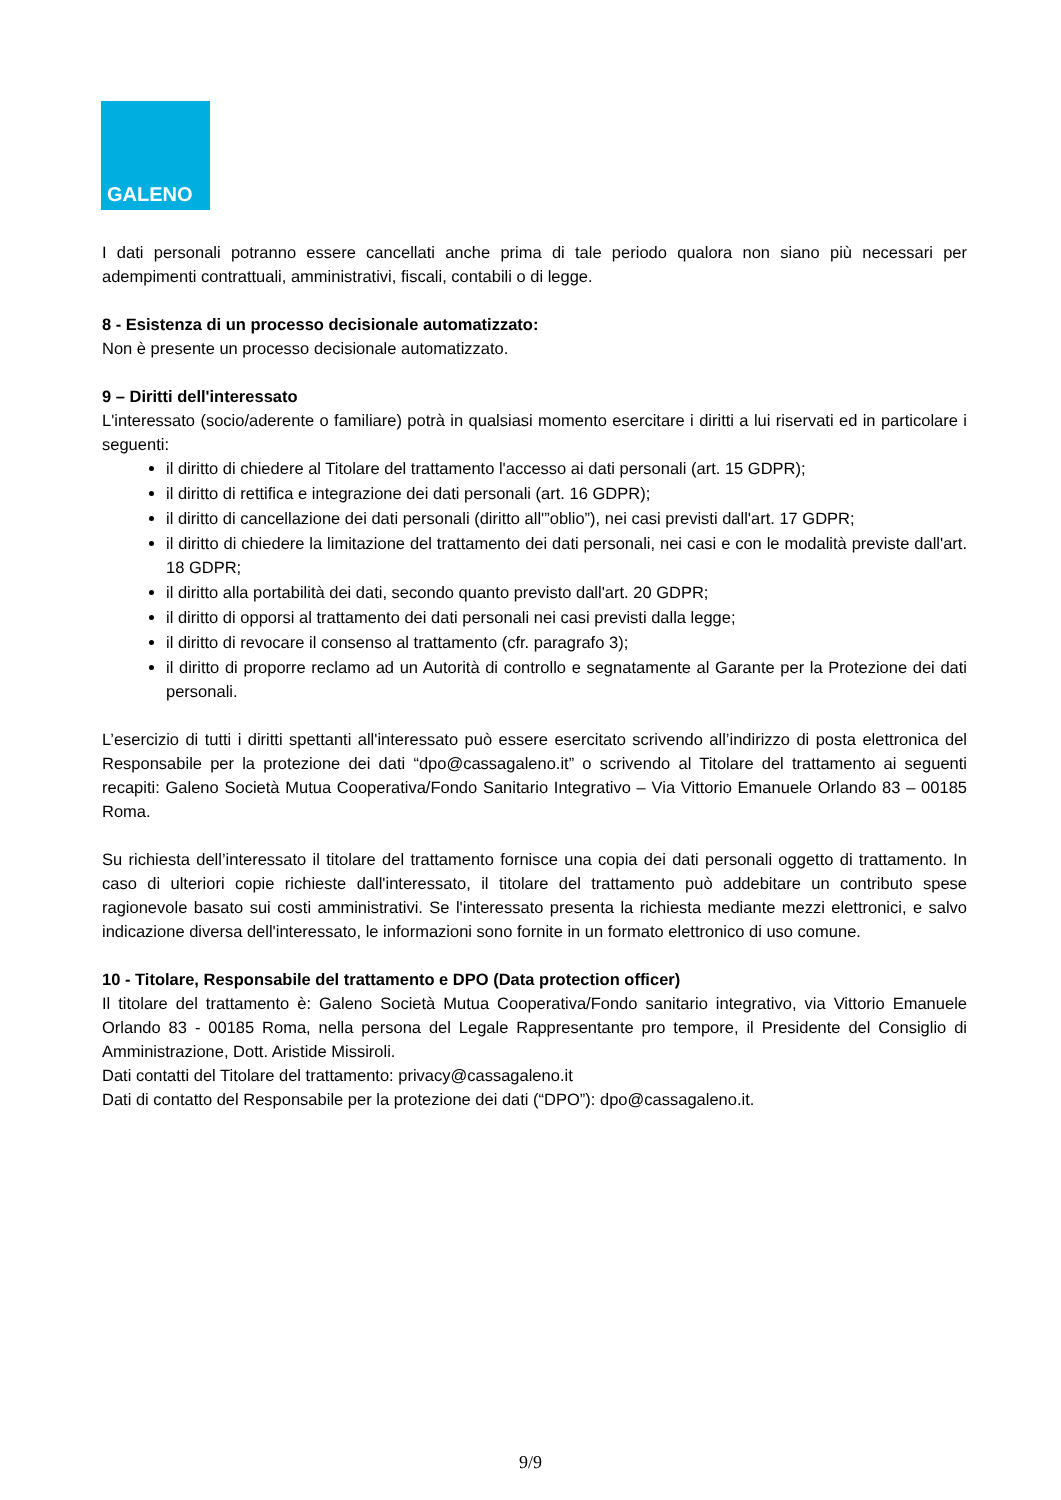GALENO
I dati personali potranno essere cancellati anche prima di tale periodo qualora non siano più necessari per adempimenti contrattuali, amministrativi, fiscali, contabili o di legge.
8 - Esistenza di un processo decisionale automatizzato:
Non è presente un processo decisionale automatizzato.
9 – Diritti dell'interessato
L'interessato (socio/aderente o familiare) potrà in qualsiasi momento esercitare i diritti a lui riservati ed in particolare i seguenti:
il diritto di chiedere al Titolare del trattamento l'accesso ai dati personali (art. 15 GDPR);
il diritto di rettifica e integrazione dei dati personali (art. 16 GDPR);
il diritto di cancellazione dei dati personali (diritto all'”oblio”), nei casi previsti dall'art. 17 GDPR;
il diritto di chiedere la limitazione del trattamento dei dati personali, nei casi e con le modalità previste dall'art. 18 GDPR;
il diritto alla portabilità dei dati, secondo quanto previsto dall'art. 20 GDPR;
il diritto di opporsi al trattamento dei dati personali nei casi previsti dalla legge;
il diritto di revocare il consenso al trattamento (cfr. paragrafo 3);
il diritto di proporre reclamo ad un Autorità di controllo e segnatamente al Garante per la Protezione dei dati personali.
L’esercizio di tutti i diritti spettanti all'interessato può essere esercitato scrivendo all’indirizzo di posta elettronica del Responsabile per la protezione dei dati “dpo@cassagaleno.it” o scrivendo al Titolare del trattamento ai seguenti recapiti: Galeno Società Mutua Cooperativa/Fondo Sanitario Integrativo – Via Vittorio Emanuele Orlando 83 – 00185 Roma.
Su richiesta dell’interessato il titolare del trattamento fornisce una copia dei dati personali oggetto di trattamento. In caso di ulteriori copie richieste dall'interessato, il titolare del trattamento può addebitare un contributo spese ragionevole basato sui costi amministrativi. Se l'interessato presenta la richiesta mediante mezzi elettronici, e salvo indicazione diversa dell'interessato, le informazioni sono fornite in un formato elettronico di uso comune.
10 - Titolare, Responsabile del trattamento e DPO (Data protection officer)
Il titolare del trattamento è: Galeno Società Mutua Cooperativa/Fondo sanitario integrativo, via Vittorio Emanuele Orlando 83 - 00185 Roma, nella persona del Legale Rappresentante pro tempore, il Presidente del Consiglio di Amministrazione, Dott. Aristide Missiroli.
Dati contatti del Titolare del trattamento: privacy@cassagaleno.it
Dati di contatto del Responsabile per la protezione dei dati (“DPO”): dpo@cassagaleno.it.
9/9